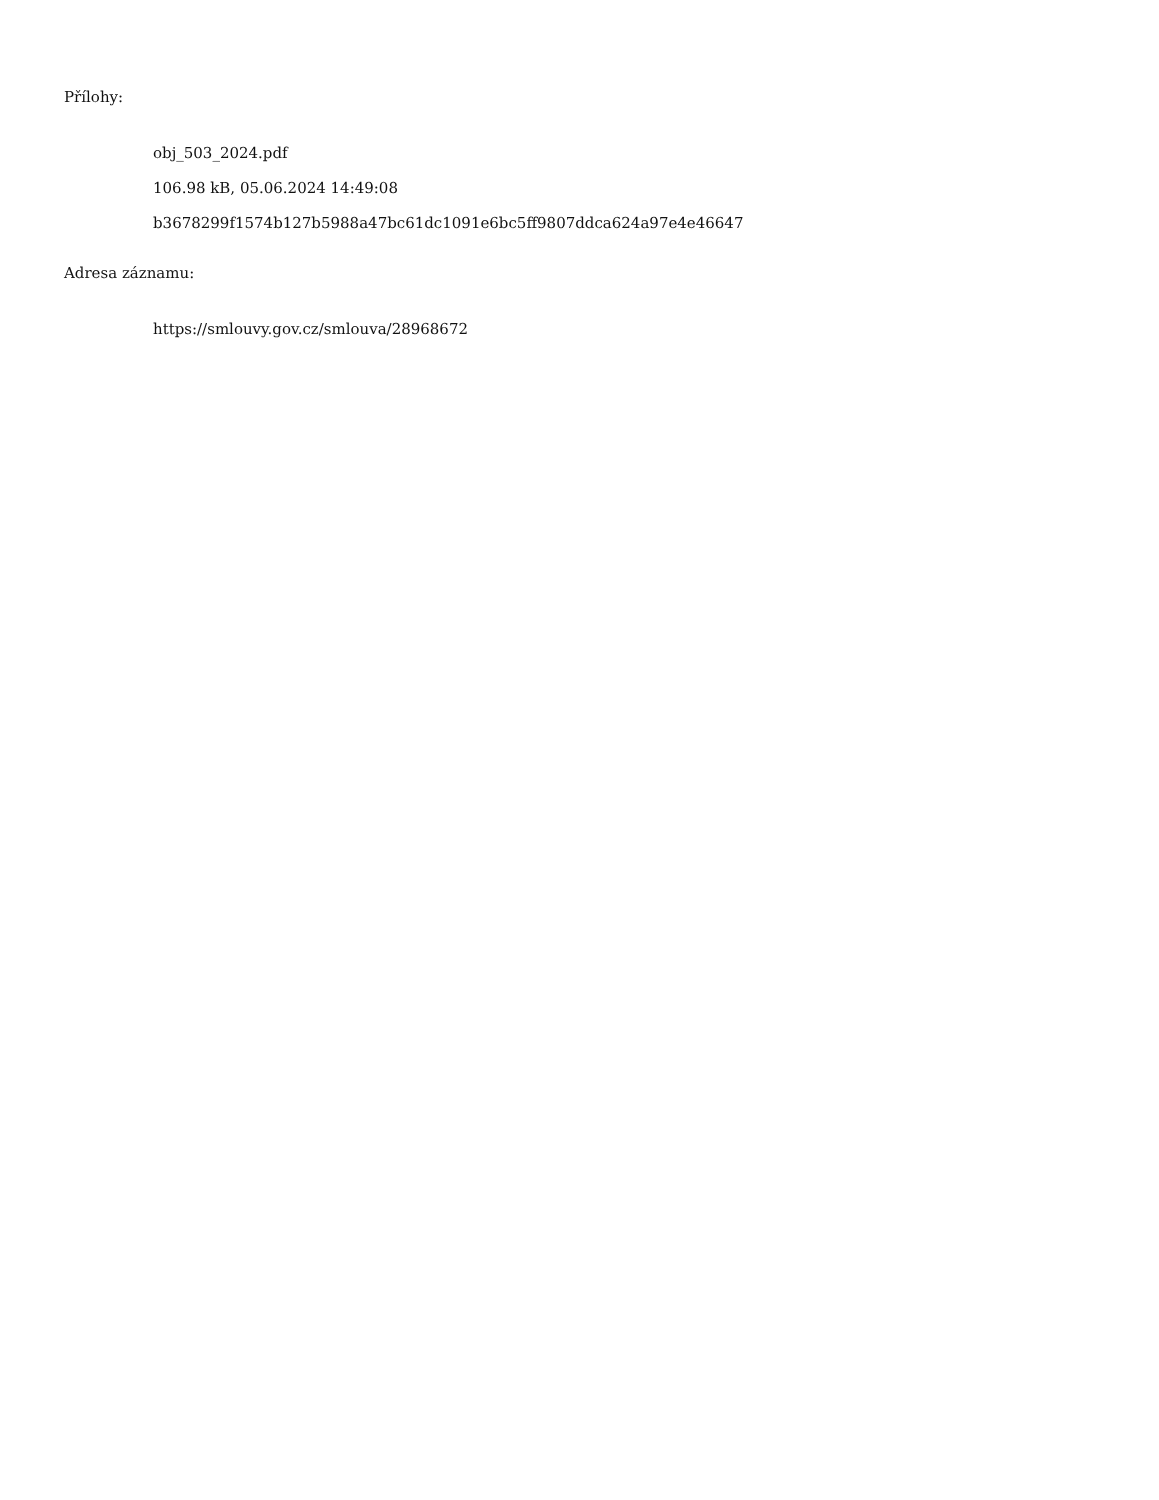Přílohy:
obj_503_2024.pdf
106.98 kB, 05.06.2024 14:49:08
b3678299f1574b127b5988a47bc61dc1091e6bc5ff9807ddca624a97e4e46647
Adresa záznamu:
https://smlouvy.gov.cz/smlouva/28968672